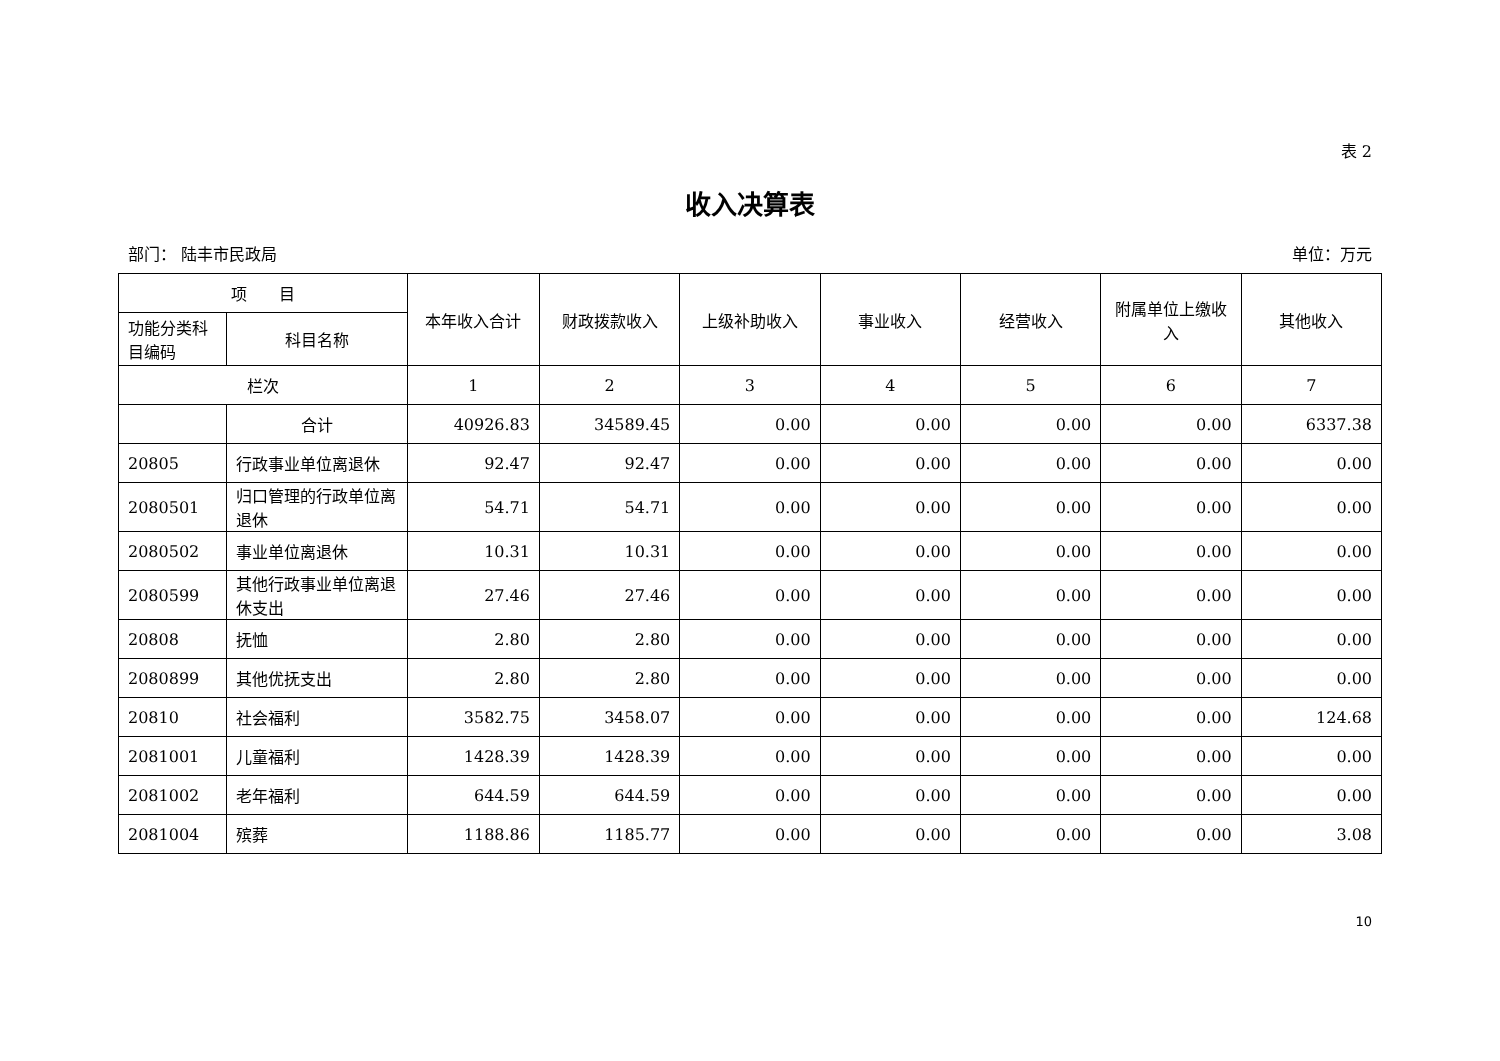表 2
收入决算表
部门： 陆丰市民政局 单位：万元
| 项 目 | | 本年收入合计 | 财政拨款收入 | 上级补助收入 | 事业收入 | 经营收入 | 附属单位上缴收入 | 其他收入 |
| --- | --- | --- | --- | --- | --- | --- | --- | --- |
| 功能分类科目编码 | 科目名称 | | | | | | | |
| 栏次 | | 1 | 2 | 3 | 4 | 5 | 6 | 7 |
| | 合计 | 40926.83 | 34589.45 | 0.00 | 0.00 | 0.00 | 0.00 | 6337.38 |
| 20805 | 行政事业单位离退休 | 92.47 | 92.47 | 0.00 | 0.00 | 0.00 | 0.00 | 0.00 |
| 2080501 | 归口管理的行政单位离退休 | 54.71 | 54.71 | 0.00 | 0.00 | 0.00 | 0.00 | 0.00 |
| 2080502 | 事业单位离退休 | 10.31 | 10.31 | 0.00 | 0.00 | 0.00 | 0.00 | 0.00 |
| 2080599 | 其他行政事业单位离退休支出 | 27.46 | 27.46 | 0.00 | 0.00 | 0.00 | 0.00 | 0.00 |
| 20808 | 抚恤 | 2.80 | 2.80 | 0.00 | 0.00 | 0.00 | 0.00 | 0.00 |
| 2080899 | 其他优抚支出 | 2.80 | 2.80 | 0.00 | 0.00 | 0.00 | 0.00 | 0.00 |
| 20810 | 社会福利 | 3582.75 | 3458.07 | 0.00 | 0.00 | 0.00 | 0.00 | 124.68 |
| 2081001 | 儿童福利 | 1428.39 | 1428.39 | 0.00 | 0.00 | 0.00 | 0.00 | 0.00 |
| 2081002 | 老年福利 | 644.59 | 644.59 | 0.00 | 0.00 | 0.00 | 0.00 | 0.00 |
| 2081004 | 殡葬 | 1188.86 | 1185.77 | 0.00 | 0.00 | 0.00 | 0.00 | 3.08 |
10